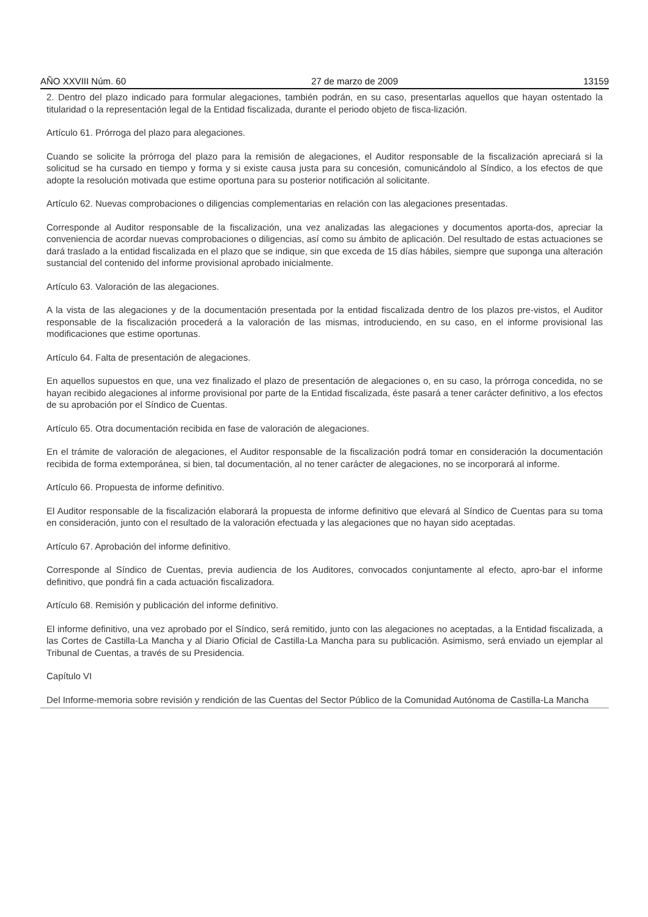AÑO XXVIII Núm. 60 27 de marzo de 2009 13159
2. Dentro del plazo indicado para formular alegaciones, también podrán, en su caso, presentarlas aquellos que hayan ostentado la titularidad o la representación legal de la Entidad fiscalizada, durante el periodo objeto de fisca-lización.
Artículo 61. Prórroga del plazo para alegaciones.
Cuando se solicite la prórroga del plazo para la remisión de alegaciones, el Auditor responsable de la fiscalización apreciará si la solicitud se ha cursado en tiempo y forma y si existe causa justa para su concesión, comunicándolo al Síndico, a los efectos de que adopte la resolución motivada que estime oportuna para su posterior notificación al solicitante.
Artículo 62. Nuevas comprobaciones o diligencias complementarias en relación con las alegaciones presentadas.
Corresponde al Auditor responsable de la fiscalización, una vez analizadas las alegaciones y documentos aporta-dos, apreciar la conveniencia de acordar nuevas comprobaciones o diligencias, así como su ámbito de aplicación. Del resultado de estas actuaciones se dará traslado a la entidad fiscalizada en el plazo que se indique, sin que exceda de 15 días hábiles, siempre que suponga una alteración sustancial del contenido del informe provisional aprobado inicialmente.
Artículo 63. Valoración de las alegaciones.
A la vista de las alegaciones y de la documentación presentada por la entidad fiscalizada dentro de los plazos pre-vistos, el Auditor responsable de la fiscalización procederá a la valoración de las mismas, introduciendo, en su caso, en el informe provisional las modificaciones que estime oportunas.
Artículo 64. Falta de presentación de alegaciones.
En aquellos supuestos en que, una vez finalizado el plazo de presentación de alegaciones o, en su caso, la prórroga concedida, no se hayan recibido alegaciones al informe provisional por parte de la Entidad fiscalizada, éste pasará a tener carácter definitivo, a los efectos de su aprobación por el Síndico de Cuentas.
Artículo 65. Otra documentación recibida en fase de valoración de alegaciones.
En el trámite de valoración de alegaciones, el Auditor responsable de la fiscalización podrá tomar en consideración la documentación recibida de forma extemporánea, si bien, tal documentación, al no tener carácter de alegaciones, no se incorporará al informe.
Artículo 66. Propuesta de informe definitivo.
El Auditor responsable de la fiscalización elaborará la propuesta de informe definitivo que elevará al Síndico de Cuentas para su toma en consideración, junto con el resultado de la valoración efectuada y las alegaciones que no hayan sido aceptadas.
Artículo 67. Aprobación del informe definitivo.
Corresponde al Síndico de Cuentas, previa audiencia de los Auditores, convocados conjuntamente al efecto, apro-bar el informe definitivo, que pondrá fin a cada actuación fiscalizadora.
Artículo 68. Remisión y publicación del informe definitivo.
El informe definitivo, una vez aprobado por el Síndico, será remitido, junto con las alegaciones no aceptadas, a la Entidad fiscalizada, a las Cortes de Castilla-La Mancha y al Diario Oficial de Castilla-La Mancha para su publicación. Asimismo, será enviado un ejemplar al Tribunal de Cuentas, a través de su Presidencia.
Capítulo VI
Del Informe-memoria sobre revisión y rendición de las Cuentas del Sector Público de la Comunidad Autónoma de Castilla-La Mancha